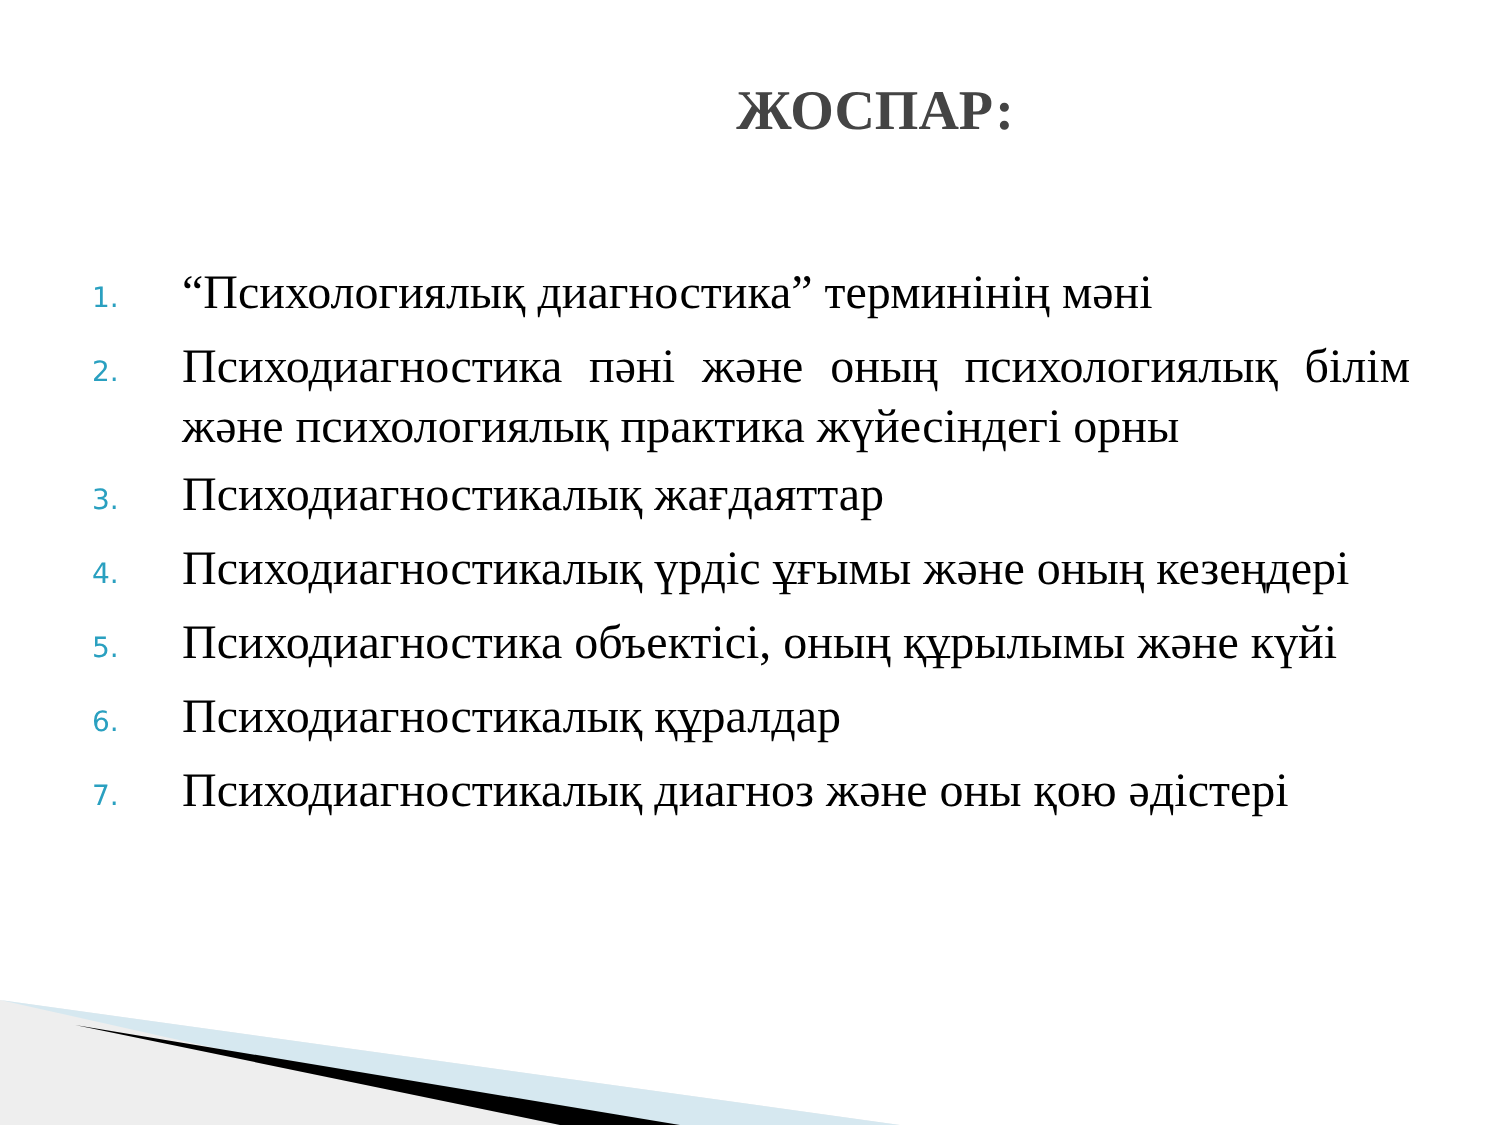ЖОСПАР:
1. “Психологиялық диагностика” терминінің мәні
2. Психодиагностика пәні және оның психологиялық білім және психологиялық практика жүйесіндегі орны
3. Психодиагностикалық жағдаяттар
4. Психодиагностикалық үрдіс ұғымы және оның кезеңдері
5. Психодиагностика объектісі, оның құрылымы және күйі
6. Психодиагностикалық құралдар
7. Психодиагностикалық диагноз және оны қою әдістері